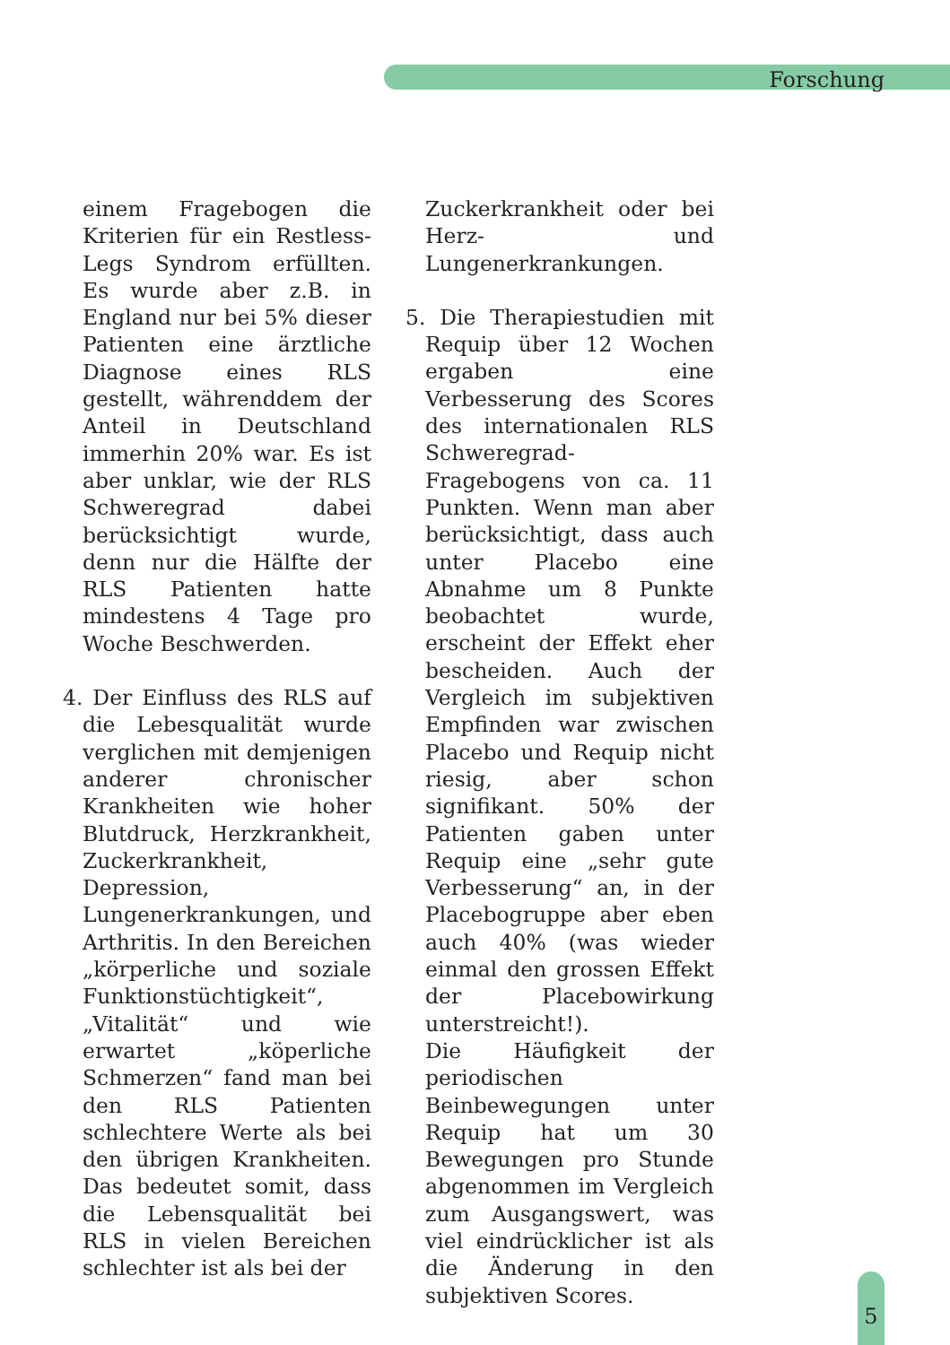Forschung
einem Fragebogen die Kriterien für ein Restless-Legs Syndrom erfüllten. Es wurde aber z.B. in England nur bei 5% dieser Patienten eine ärztliche Diagnose eines RLS gestellt, währenddem der Anteil in Deutschland immerhin 20% war. Es ist aber unklar, wie der RLS Schweregrad dabei berücksichtigt wurde, denn nur die Hälfte der RLS Patienten hatte mindestens 4 Tage pro Woche Beschwerden.
4. Der Einfluss des RLS auf die Lebesqualität wurde verglichen mit demjenigen anderer chronischer Krankheiten wie hoher Blutdruck, Herzkrankheit, Zuckerkrankheit, Depression, Lungenerkrankungen, und Arthritis. In den Bereichen „körperliche und soziale Funktionstüchtigkeit“, „Vitalität“ und wie erwartet „köperliche Schmerzen“ fand man bei den RLS Patienten schlechtere Werte als bei den übrigen Krankheiten. Das bedeutet somit, dass die Lebensqualität bei RLS in vielen Bereichen schlechter ist als bei der
Zuckerkrankheit oder bei Herz- und Lungenerkrankungen.
5. Die Therapiestudien mit Requip über 12 Wochen ergaben eine Verbesserung des Scores des internationalen RLS Schweregrad-Fragebogens von ca. 11 Punkten. Wenn man aber berücksichtigt, dass auch unter Placebo eine Abnahme um 8 Punkte beobachtet wurde, erscheint der Effekt eher bescheiden. Auch der Vergleich im subjektiven Empfinden war zwischen Placebo und Requip nicht riesig, aber schon signifikant. 50% der Patienten gaben unter Requip eine „sehr gute Verbesserung“ an, in der Placebogruppe aber eben auch 40% (was wieder einmal den grossen Effekt der Placebowirkung unterstreicht!).
Die Häufigkeit der periodischen Beinbewegungen unter Requip hat um 30 Bewegungen pro Stunde abgenommen im Vergleich zum Ausgangswert, was viel eindrücklicher ist als die Änderung in den subjektiven Scores.
5